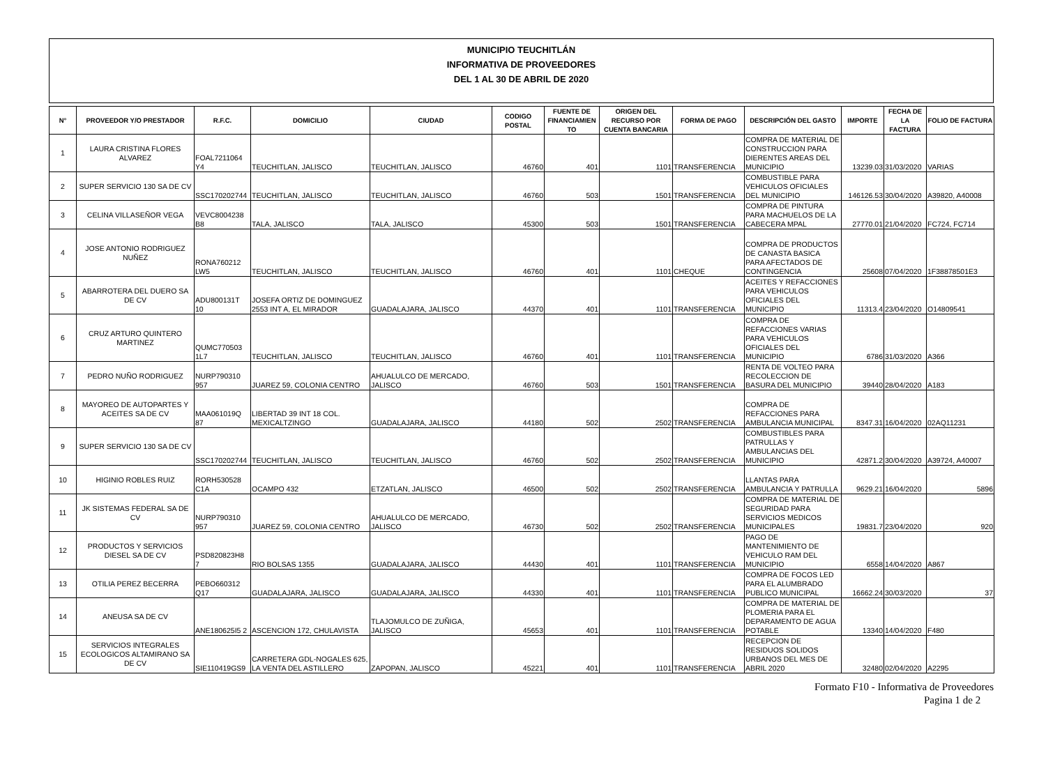MUNICIPIO TEUCHITLÁN
INFORMATIVA DE PROVEEDORES
DEL 1 AL 30 DE ABRIL DE 2020
| N° | PROVEEDOR Y/O PRESTADOR | R.F.C. | DOMICILIO | CIUDAD | CODIGO POSTAL | FUENTE DE FINANCIAMIEN TO | ORIGEN DEL RECURSO POR CUENTA BANCARIA | FORMA DE PAGO | DESCRIPCIÓN DEL GASTO | IMPORTE | FECHA DE LA FACTURA | FOLIO DE FACTURA |
| --- | --- | --- | --- | --- | --- | --- | --- | --- | --- | --- | --- | --- |
| 1 | LAURA CRISTINA FLORES ALVAREZ | FOAL7211064 Y4 | TEUCHITLAN, JALISCO | TEUCHITLAN, JALISCO | 46760 | 401 | 1101 | TRANSFERENCIA | COMPRA DE MATERIAL DE CONSTRUCCION PARA DIERENTES AREAS DEL MUNICIPIO | 13239.03 | 31/03/2020 | VARIAS |
| 2 | SUPER SERVICIO 130 SA DE CV | SSC170202744 | TEUCHITLAN, JALISCO | TEUCHITLAN, JALISCO | 46760 | 503 | 1501 | TRANSFERENCIA | COMBUSTIBLE PARA VEHICULOS OFICIALES DEL MUNICIPIO | 146126.53 | 30/04/2020 | A39820, A40008 |
| 3 | CELINA VILLASEÑOR VEGA | VEVC8004238 B8 | TALA, JALISCO | TALA, JALISCO | 45300 | 503 | 1501 | TRANSFERENCIA | COMPRA DE PINTURA PARA MACHUELOS DE LA CABECERA MPAL | 27770.01 | 21/04/2020 | FC724, FC714 |
| 4 | JOSE ANTONIO RODRIGUEZ NUÑEZ | RONA760212 LW5 | TEUCHITLAN, JALISCO | TEUCHITLAN, JALISCO | 46760 | 401 | 1101 | CHEQUE | COMPRA DE PRODUCTOS DE CANASTA BASICA PARA AFECTADOS DE CONTINGENCIA | 25608 | 07/04/2020 | 1F38878501E3 |
| 5 | ABARROTERA DEL DUERO SA DE CV | ADU800131T 10 | JOSEFA ORTIZ DE DOMINGUEZ 2553 INT A, EL MIRADOR | GUADALAJARA, JALISCO | 44370 | 401 | 1101 | TRANSFERENCIA | ACEITES Y REFACCIONES PARA VEHICULOS OFICIALES DEL MUNICIPIO | 11313.4 | 23/04/2020 | O14809541 |
| 6 | CRUZ ARTURO QUINTERO MARTINEZ | QUMC770503 1L7 | TEUCHITLAN, JALISCO | TEUCHITLAN, JALISCO | 46760 | 401 | 1101 | TRANSFERENCIA | COMPRA DE REFACCIONES VARIAS PARA VEHICULOS OFICIALES DEL MUNICIPIO | 6786 | 31/03/2020 | A366 |
| 7 | PEDRO NUÑO RODRIGUEZ | NURP790310 957 | JUAREZ 59, COLONIA CENTRO | AHUALULCO DE MERCADO, JALISCO | 46760 | 503 | 1501 | TRANSFERENCIA | RENTA DE VOLTEO PARA RECOLECCION DE BASURA DEL MUNICIPIO | 39440 | 28/04/2020 | A183 |
| 8 | MAYOREO DE AUTOPARTES Y ACEITES SA DE CV | MAA061019Q 87 | LIBERTAD 39 INT 18 COL. MEXICALTZINGO | GUADALAJARA, JALISCO | 44180 | 502 | 2502 | TRANSFERENCIA | COMPRA DE REFACCIONES PARA AMBULANCIA MUNICIPAL | 8347.31 | 16/04/2020 | 02AQ11231 |
| 9 | SUPER SERVICIO 130 SA DE CV | SSC170202744 | TEUCHITLAN, JALISCO | TEUCHITLAN, JALISCO | 46760 | 502 | 2502 | TRANSFERENCIA | COMBUSTIBLES PARA PATRULLAS Y AMBULANCIAS DEL MUNICIPIO | 42871.2 | 30/04/2020 | A39724, A40007 |
| 10 | HIGINIO ROBLES RUIZ | RORH530528 C1A | OCAMPO 432 | ETZATLAN, JALISCO | 46500 | 502 | 2502 | TRANSFERENCIA | LLANTAS PARA AMBULANCIA Y PATRULLA | 9629.21 | 16/04/2020 | 5896 |
| 11 | JK SISTEMAS FEDERAL SA DE CV | NURP790310 957 | JUAREZ 59, COLONIA CENTRO | AHUALULCO DE MERCADO, JALISCO | 46730 | 502 | 2502 | TRANSFERENCIA | COMPRA DE MATERIAL DE SEGURIDAD PARA SERVICIOS MEDICOS MUNICIPALES | 19831.7 | 23/04/2020 | 920 |
| 12 | PRODUCTOS Y SERVICIOS DIESEL SA DE CV | PSD820823H8 7 | RIO BOLSAS 1355 | GUADALAJARA, JALISCO | 44430 | 401 | 1101 | TRANSFERENCIA | PAGO DE MANTENIMIENTO DE VEHICULO RAM DEL MUNICIPIO | 6558 | 14/04/2020 | A867 |
| 13 | OTILIA PEREZ BECERRA | PEBO660312 Q17 | GUADALAJARA, JALISCO | GUADALAJARA, JALISCO | 44330 | 401 | 1101 | TRANSFERENCIA | COMPRA DE FOCOS LED PARA EL ALUMBRADO PUBLICO MUNICIPAL | 16662.24 | 30/03/2020 | 37 |
| 14 | ANEUSA SA DE CV | ANE180625I5 2 | ASCENCION 172, CHULAVISTA | TLAJOMULCO DE ZUÑIGA, JALISCO | 45653 | 401 | 1101 | TRANSFERENCIA | COMPRA DE MATERIAL DE PLOMERIA PARA EL DEPARAMENTO DE AGUA POTABLE | 13340 | 14/04/2020 | F480 |
| 15 | SERVICIOS INTEGRALES ECOLOGICOS ALTAMIRANO SA DE CV | SIE110419GS9 | CARRETERA GDL-NOGALES 625, LA VENTA DEL ASTILLERO | ZAPOPAN, JALISCO | 45221 | 401 | 1101 | TRANSFERENCIA | RECEPCION DE RESIDUOS SOLIDOS URBANOS DEL MES DE ABRIL 2020 | 32480 | 02/04/2020 | A2295 |
Formato F10 - Informativa de Proveedores
Pagina 1 de 2